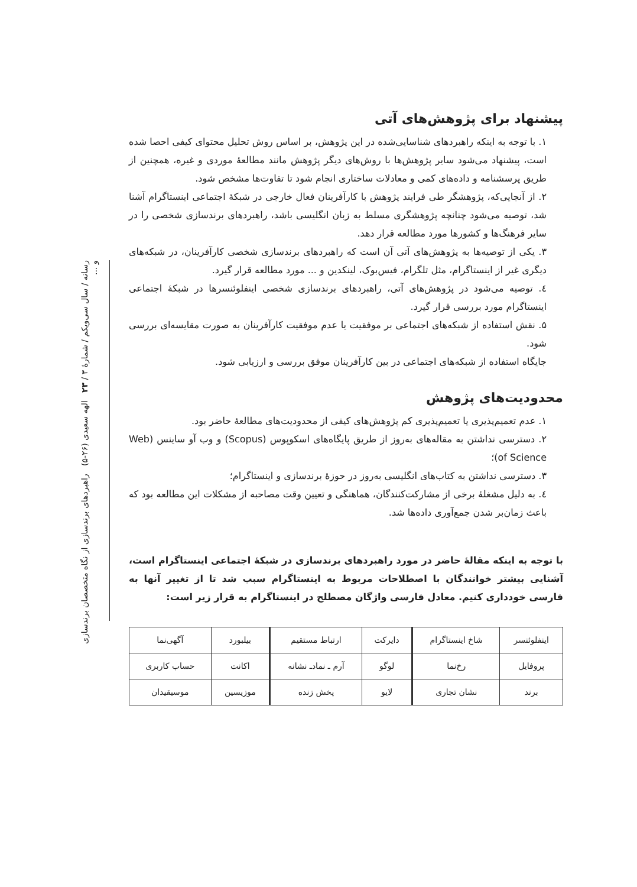پیشنهاد برای پژوهش‌های آتی
۱. با توجه به اینکه راهبردهای شناسایی‌شده در این پژوهش، بر اساس روش تحلیل محتوای کیفی احصا شده است، پیشنهاد می‌شود سایر پژوهش‌ها با روش‌های دیگر پژوهش مانند مطالعهٔ موردی و غیره، همچنین از طریق پرسشنامه و داده‌های کمی و معادلات ساختاری انجام شود تا تفاوت‌ها مشخص شود.
۲. از آنجایی‌که، پژوهشگر طی فرایند پژوهش با کارآفرینان فعال خارجی در شبکهٔ اجتماعی اینستاگرام آشنا شد، توصیه می‌شود چنانچه پژوهشگری مسلط به زبان انگلیسی باشد، راهبردهای برندسازی شخصی را در سایر فرهنگ‌ها و کشورها مورد مطالعه قرار دهد.
۳. یکی از توصیه‌ها به پژوهش‌های آتی آن است که راهبردهای برندسازی شخصی کارآفرینان، در شبکه‌های دیگری غیر از اینستاگرام، مثل تلگرام، فیس‌بوک، لینکدین و ... مورد مطالعه قرار گیرد.
٤. توصیه می‌شود در پژوهش‌های آتی، راهبردهای برندسازی شخصی اینفلوئنسرها در شبکهٔ اجتماعی اینستاگرام مورد بررسی قرار گیرد.
۵. نقش استفاده از شبکه‌های اجتماعی بر موفقیت یا عدم موفقیت کارآفرینان به صورت مقایسه‌ای بررسی شود.
جایگاه استفاده از شبکه‌های اجتماعی در بین کارآفرینان موفق بررسی و ارزیابی شود.
محدودیت‌های پژوهش
۱. عدم تعمیم‌پذیری یا تعمیم‌پذیری کم پژوهش‌های کیفی از محدودیت‌های مطالعهٔ حاضر بود.
۲. دسترسی نداشتن به مقاله‌های به‌روز از طریق پایگاه‌های اسکوپوس (Scopus) و وب آو ساینس (Web of Science)؛
۳. دسترسی نداشتن به کتاب‌های انگلیسی به‌روز در حوزهٔ برندسازی و اینستاگرام؛
٤. به دلیل مشغلهٔ برخی از مشارکت‌کنندگان، هماهنگی و تعیین وقت مصاحبه از مشکلات این مطالعه بود که باعث زمان‌بر شدن جمع‌آوری داده‌ها شد.
با توجه به اینکه مقالهٔ حاضر در مورد راهبردهای برندسازی در شبکهٔ اجتماعی اینستاگرام است، آشنایی بیشتر خوانندگان با اصطلاحات مربوط به اینستاگرام سبب شد تا از تغییر آنها به فارسی خودداری کنیم. معادل فارسی واژگان مصطلح در اینستاگرام به قرار زیر است:
| اینفلوئنسر | شاخ اینستاگرام | دایرکت | ارتباط مستقیم | بیلبورد | آگهی‌نما |
| پروفایل | رخ‌نما | لوگو | آرم ـ نمادـ نشانه | اکانت | حساب کاربری |
| برند | نشان تجاری | لایو | پخش زنده | موزیسین | موسیقیدان |
رسانه / سال سی‌ویکم / شمارهٔ ۳ / ۲۳ الهه سعیدی (۲۶-۵) راهبردهای برندسازی از نگاه متخصصان برندسازی و ...